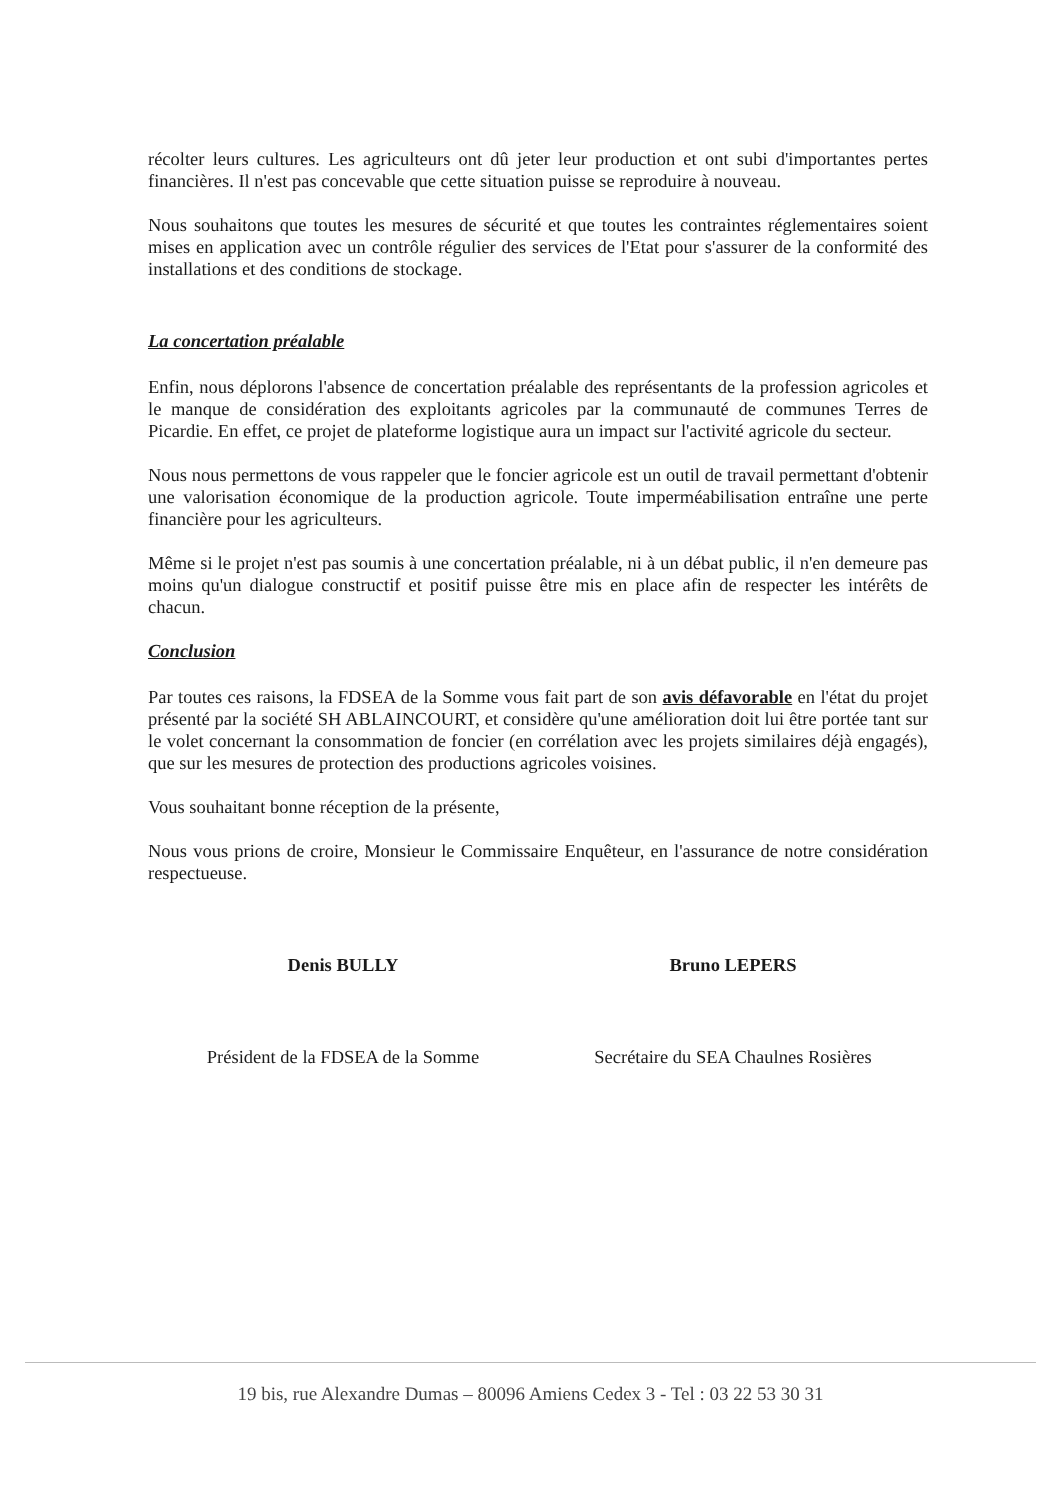récolter leurs cultures. Les agriculteurs ont dû jeter leur production et ont subi d'importantes pertes financières. Il n'est pas concevable que cette situation puisse se reproduire à nouveau.
Nous souhaitons que toutes les mesures de sécurité et que toutes les contraintes réglementaires soient mises en application avec un contrôle régulier des services de l'Etat pour s'assurer de la conformité des installations et des conditions de stockage.
La concertation préalable
Enfin, nous déplorons l'absence de concertation préalable des représentants de la profession agricoles et le manque de considération des exploitants agricoles par la communauté de communes Terres de Picardie. En effet, ce projet de plateforme logistique aura un impact sur l'activité agricole du secteur.
Nous nous permettons de vous rappeler que le foncier agricole est un outil de travail permettant d'obtenir une valorisation économique de la production agricole. Toute imperméabilisation entraîne une perte financière pour les agriculteurs.
Même si le projet n'est pas soumis à une concertation préalable, ni à un débat public, il n'en demeure pas moins qu'un dialogue constructif et positif puisse être mis en place afin de respecter les intérêts de chacun.
Conclusion
Par toutes ces raisons, la FDSEA de la Somme vous fait part de son avis défavorable en l'état du projet présenté par la société SH ABLAINCOURT, et considère qu'une amélioration doit lui être portée tant sur le volet concernant la consommation de foncier (en corrélation avec les projets similaires déjà engagés), que sur les mesures de protection des productions agricoles voisines.
Vous souhaitant bonne réception de la présente,
Nous vous prions de croire, Monsieur le Commissaire Enquêteur, en l'assurance de notre considération respectueuse.
Denis BULLY
Président de la FDSEA de la Somme
Bruno LEPERS
Secrétaire du SEA Chaulnes Rosières
19 bis, rue Alexandre Dumas – 80096 Amiens Cedex 3 - Tel : 03 22 53 30 31